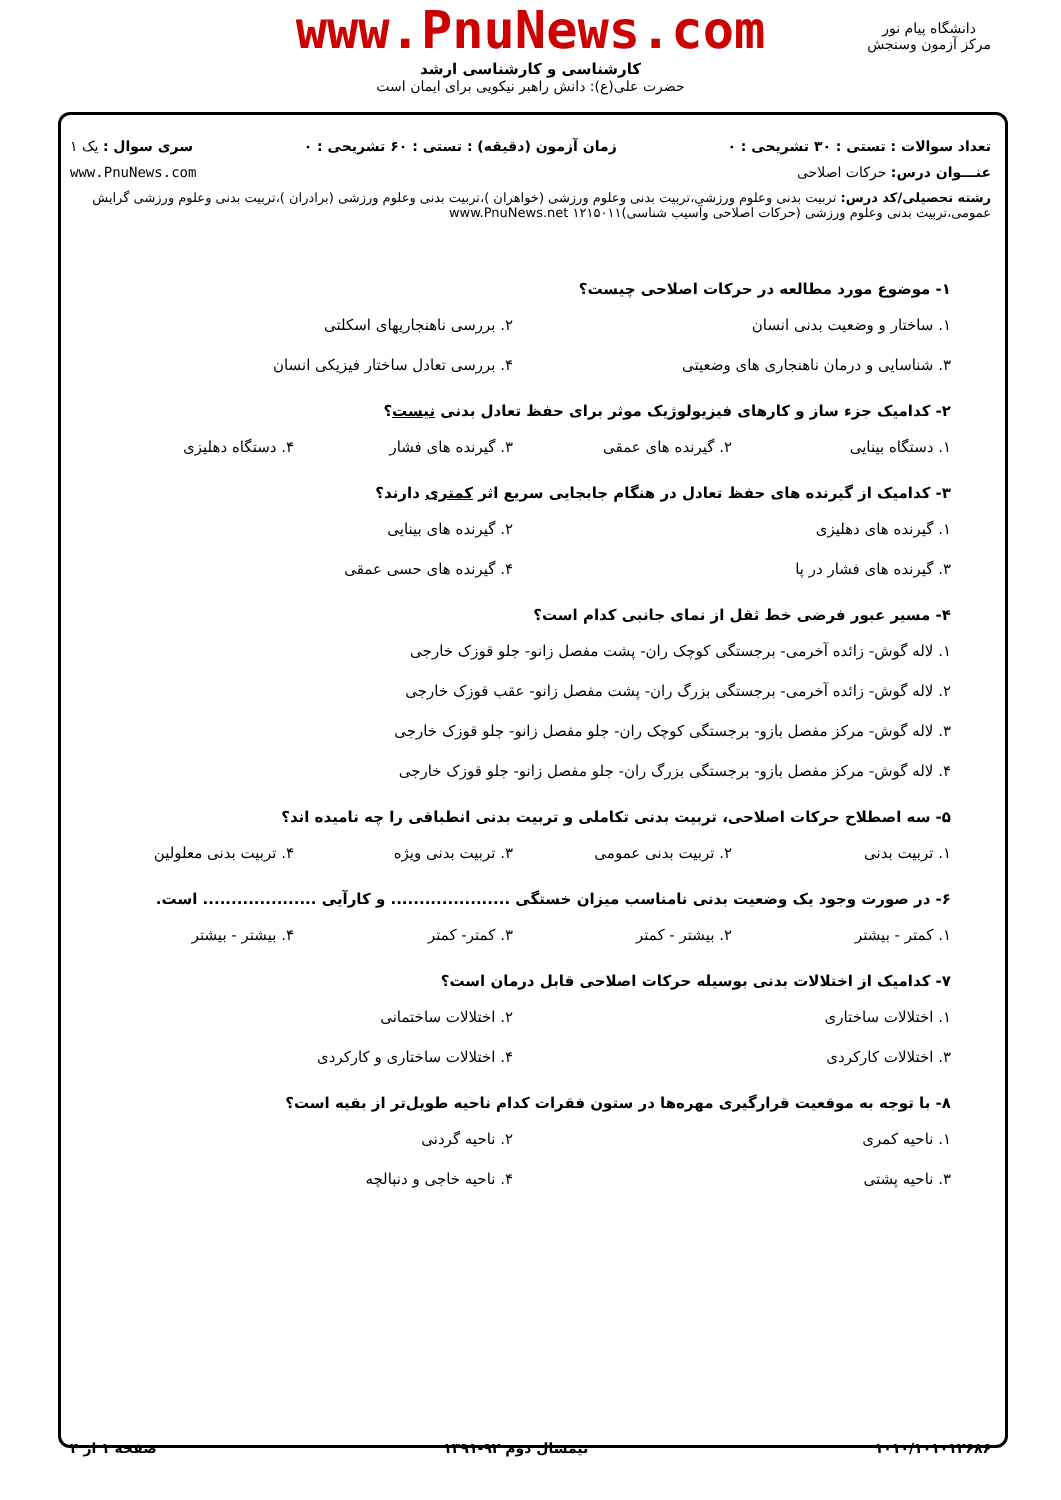www.PnuNews.com
کارشناسی و کارشناسی ارشد
حضرت علی(ع): دانش راهبر نیکویی برای ایمان است
دانشگاه پیام نور
مرکز آزمون وسنجش
تعداد سوالات : تستی : ۳۰ تشریحی : ۰ زمان آزمون (دقیقه) : تستی : ۶۰ تشریحی : ۰ سری سوال : یک ۱
عنـــوان درس: حرکات اصلاحی www.PnuNews.com
رشته تحصیلی/کد درس: تربیت بدنی وعلوم ورزشی،تربیت بدنی وعلوم ورزشی (خواهران )،تربیت بدنی وعلوم ورزشی (برادران )،تربیت بدنی وعلوم ورزشی گرایش عمومی،تربیت بدنی وعلوم ورزشی (حرکات اصلاحی وآسیب شناسی)۱۲۱۵۰۱۱ www.PnuNews.net
۱- موضوع مورد مطالعه در حرکات اصلاحی چیست؟
۱. ساختار و وضعیت بدنی انسان
۲. بررسی ناهنجاریهای اسکلتی
۳. شناسایی و درمان ناهنجاری های وضعیتی
۴. بررسی تعادل ساختار فیزیکی انسان
۲- کدامیک جزء ساز و کارهای فیزیولوژیک موثر برای حفظ تعادل بدنی نیست؟
۱. دستگاه بینایی
۲. گیرنده های عمقی
۳. گیرنده های فشار
۴. دستگاه دهلیزی
۳- کدامیک از گیرنده های حفظ تعادل در هنگام جابجایی سریع اثر کمتری دارند؟
۱. گیرنده های دهلیزی
۲. گیرنده های بینایی
۳. گیرنده های فشار در پا
۴. گیرنده های حسی عمقی
۴- مسیر عبور فرضی خط ثقل از نمای جانبی کدام است؟
۱. لاله گوش- زائده آخرمی- برجستگی کوچک ران- پشت مفصل زانو- جلو قوزک خارجی
۲. لاله گوش- زائده آخرمی- برجستگی بزرگ ران- پشت مفصل زانو- عقب قوزک خارجی
۳. لاله گوش- مرکز مفصل بازو- برجستگی کوچک ران- جلو مفصل زانو- جلو قوزک خارجی
۴. لاله گوش- مرکز مفصل بازو- برجستگی بزرگ ران- جلو مفصل زانو- جلو قوزک خارجی
۵- سه اصطلاح حرکات اصلاحی، تربیت بدنی تکاملی و تربیت بدنی انطباقی را چه نامیده اند؟
۱. تربیت بدنی
۲. تربیت بدنی عمومی
۳. تربیت بدنی ویژه
۴. تربیت بدنی معلولین
۶- در صورت وجود یک وضعیت بدنی نامناسب میزان خستگی ..................... و کارآیی .................... است.
۱. کمتر - بیشتر
۲. بیشتر - کمتر
۳. کمتر- کمتر
۴. بیشتر - بیشتر
۷- کدامیک از اختلالات بدنی بوسیله حرکات اصلاحی قابل درمان است؟
۱. اختلالات ساختاری
۲. اختلالات ساختمانی
۳. اختلالات کارکردی
۴. اختلالات ساختاری و کارکردی
۸- با توجه به موقعیت قرارگیری مهره‌ها در ستون فقرات کدام ناحیه طویل‌تر از بقیه است؟
۱. ناحیه کمری
۲. ناحیه گردنی
۳. ناحیه پشتی
۴. ناحیه خاجی و دنبالچه
۱۰۱۰/۱۰۱۰۱۲۶۸۶ نیمسال دوم ۹۲-۱۳۹۱ صفحه ۱ از ۴